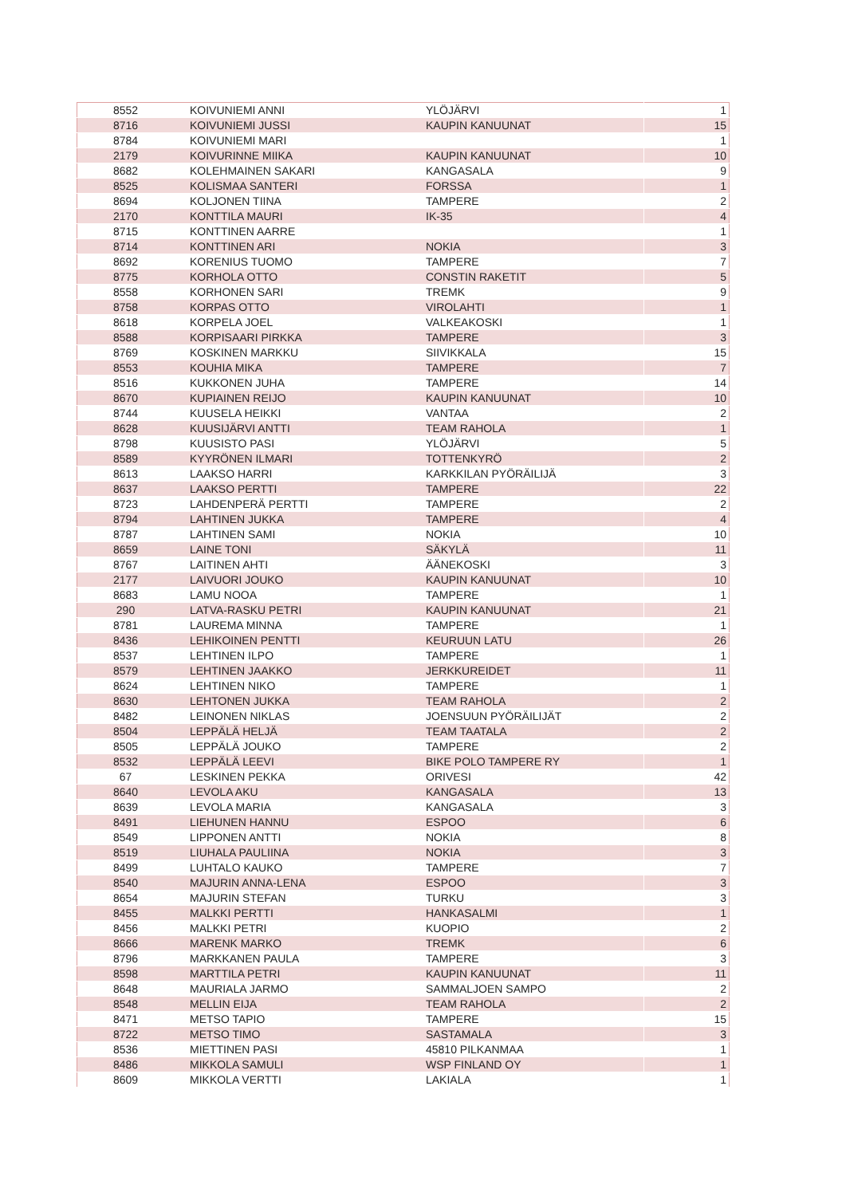| 8552 | KOIVUNIEMI ANNI | YLÖJÄRVI | 1 |
| 8716 | KOIVUNIEMI JUSSI | KAUPIN KANUUNAT | 15 |
| 8784 | KOIVUNIEMI MARI | | 1 |
| 2179 | KOIVURINNE MIIKA | KAUPIN KANUUNAT | 10 |
| 8682 | KOLEHMAINEN SAKARI | KANGASALA | 9 |
| 8525 | KOLISMAA SANTERI | FORSSA | 1 |
| 8694 | KOLJONEN TIINA | TAMPERE | 2 |
| 2170 | KONTTILA MAURI | IK-35 | 4 |
| 8715 | KONTTINEN AARRE | | 1 |
| 8714 | KONTTINEN ARI | NOKIA | 3 |
| 8692 | KORENIUS TUOMO | TAMPERE | 7 |
| 8775 | KORHOLA OTTO | CONSTIN RAKETIT | 5 |
| 8558 | KORHONEN SARI | TREMK | 9 |
| 8758 | KORPAS OTTO | VIROLAHTI | 1 |
| 8618 | KORPELA JOEL | VALKEAKOSKI | 1 |
| 8588 | KORPISAARI PIRKKA | TAMPERE | 3 |
| 8769 | KOSKINEN MARKKU | SIIVIKKALA | 15 |
| 8553 | KOUHIA MIKA | TAMPERE | 7 |
| 8516 | KUKKONEN JUHA | TAMPERE | 14 |
| 8670 | KUPIAINEN REIJO | KAUPIN KANUUNAT | 10 |
| 8744 | KUUSELA HEIKKI | VANTAA | 2 |
| 8628 | KUUSIJÄRVI ANTTI | TEAM RAHOLA | 1 |
| 8798 | KUUSISTO PASI | YLÖJÄRVI | 5 |
| 8589 | KYYRÖNEN ILMARI | TOTTENKYRÖ | 2 |
| 8613 | LAAKSO HARRI | KARKKILAN PYÖRÄILIJÄ | 3 |
| 8637 | LAAKSO PERTTI | TAMPERE | 22 |
| 8723 | LAHDENPERÄ PERTTI | TAMPERE | 2 |
| 8794 | LAHTINEN JUKKA | TAMPERE | 4 |
| 8787 | LAHTINEN SAMI | NOKIA | 10 |
| 8659 | LAINE TONI | SÄKYLÄ | 11 |
| 8767 | LAITINEN AHTI | ÄÄNEKOSKI | 3 |
| 2177 | LAIVUORI JOUKO | KAUPIN KANUUNAT | 10 |
| 8683 | LAMU NOOA | TAMPERE | 1 |
| 290 | LATVA-RASKU PETRI | KAUPIN KANUUNAT | 21 |
| 8781 | LAUREMA MINNA | TAMPERE | 1 |
| 8436 | LEHIKOINEN PENTTI | KEURUUN LATU | 26 |
| 8537 | LEHTINEN ILPO | TAMPERE | 1 |
| 8579 | LEHTINEN JAAKKO | JERKKUREIDET | 11 |
| 8624 | LEHTINEN NIKO | TAMPERE | 1 |
| 8630 | LEHTONEN JUKKA | TEAM RAHOLA | 2 |
| 8482 | LEINONEN NIKLAS | JOENSUUN PYÖRÄILIJÄT | 2 |
| 8504 | LEPPÄLÄ HELJÄ | TEAM TAATALA | 2 |
| 8505 | LEPPÄLÄ JOUKO | TAMPERE | 2 |
| 8532 | LEPPÄLÄ LEEVI | BIKE POLO TAMPERE RY | 1 |
| 67 | LESKINEN PEKKA | ORIVESI | 42 |
| 8640 | LEVOLA AKU | KANGASALA | 13 |
| 8639 | LEVOLA MARIA | KANGASALA | 3 |
| 8491 | LIEHUNEN HANNU | ESPOO | 6 |
| 8549 | LIPPONEN ANTTI | NOKIA | 8 |
| 8519 | LIUHALA PAULIINA | NOKIA | 3 |
| 8499 | LUHTALO KAUKO | TAMPERE | 7 |
| 8540 | MAJURIN ANNA-LENA | ESPOO | 3 |
| 8654 | MAJURIN STEFAN | TURKU | 3 |
| 8455 | MALKKI PERTTI | HANKASALMI | 1 |
| 8456 | MALKKI PETRI | KUOPIO | 2 |
| 8666 | MARENK MARKO | TREMK | 6 |
| 8796 | MARKKANEN PAULA | TAMPERE | 3 |
| 8598 | MARTTILA PETRI | KAUPIN KANUUNAT | 11 |
| 8648 | MAURIALA JARMO | SAMMALJOEN SAMPO | 2 |
| 8548 | MELLIN EIJA | TEAM RAHOLA | 2 |
| 8471 | METSO TAPIO | TAMPERE | 15 |
| 8722 | METSO TIMO | SASTAMALA | 3 |
| 8536 | MIETTINEN PASI | 45810 PILKANMAA | 1 |
| 8486 | MIKKOLA SAMULI | WSP FINLAND OY | 1 |
| 8609 | MIKKOLA VERTTI | LAKIALA | 1 |